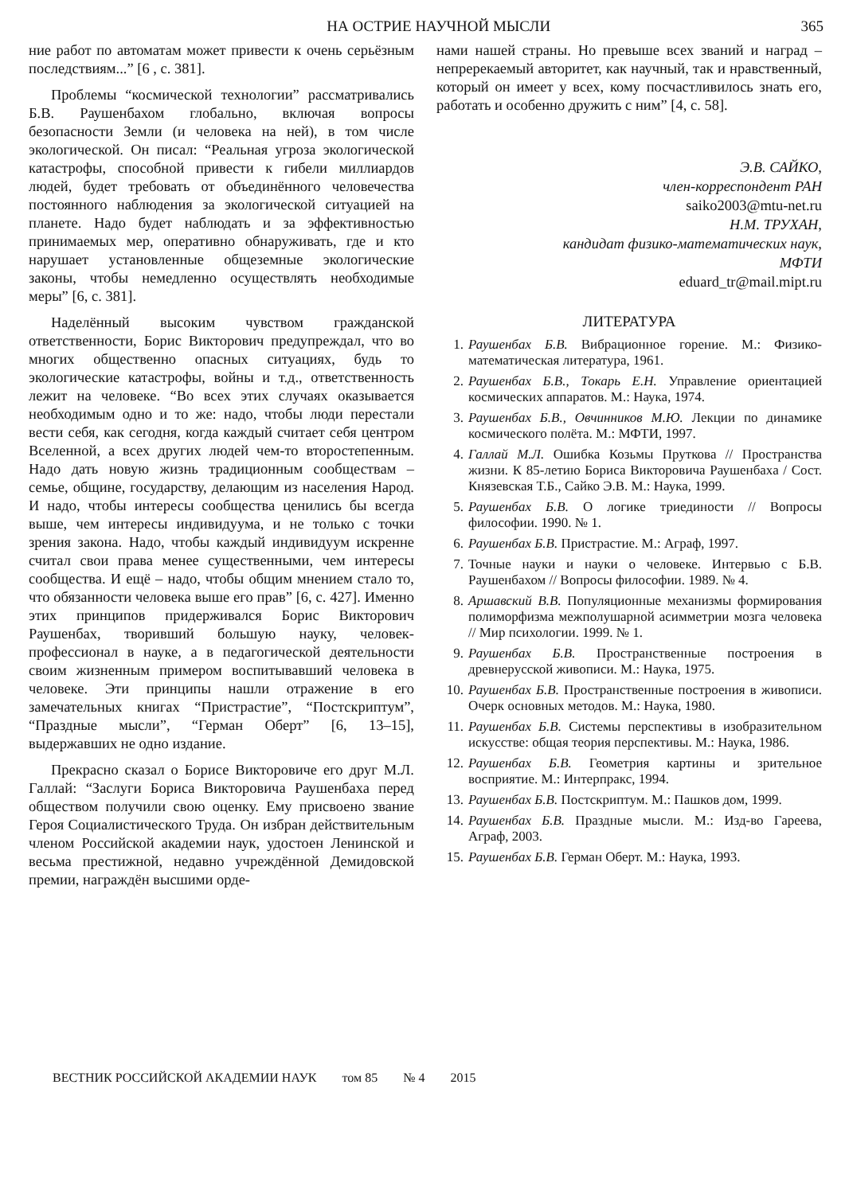НА ОСТРИЕ НАУЧНОЙ МЫСЛИ 365
ние работ по автоматам может привести к очень серьёзным последствиям...” [6 , с. 381].
Проблемы “космической технологии” рассматривались Б.В. Раушенбахом глобально, включая вопросы безопасности Земли (и человека на ней), в том числе экологической. Он писал: “Реальная угроза экологической катастрофы, способной привести к гибели миллиардов людей, будет требовать от объединённого человечества постоянного наблюдения за экологической ситуацией на планете. Надо будет наблюдать и за эффективностью принимаемых мер, оперативно обнаруживать, где и кто нарушает установленные общеземные экологические законы, чтобы немедленно осуществлять необходимые меры” [6, с. 381].
Наделённый высоким чувством гражданской ответственности, Борис Викторович предупреждал, что во многих общественно опасных ситуациях, будь то экологические катастрофы, войны и т.д., ответственность лежит на человеке. “Во всех этих случаях оказывается необходимым одно и то же: надо, чтобы люди перестали вести себя, как сегодня, когда каждый считает себя центром Вселенной, а всех других людей чем-то второстепенным. Надо дать новую жизнь традиционным сообществам – семье, общине, государству, делающим из населения Народ. И надо, чтобы интересы сообщества ценились бы всегда выше, чем интересы индивидуума, и не только с точки зрения закона. Надо, чтобы каждый индивидуум искренне считал свои права менее существенными, чем интересы сообщества. И ещё – надо, чтобы общим мнением стало то, что обязанности человека выше его прав” [6, с. 427]. Именно этих принципов придерживался Борис Викторович Раушенбах, творивший большую науку, человек-профессионал в науке, а в педагогической деятельности своим жизненным примером воспитывавший человека в человеке. Эти принципы нашли отражение в его замечательных книгах “Пристрастие”, “Постскриптум”, “Праздные мысли”, “Герман Оберт” [6, 13–15], выдержавших не одно издание.
Прекрасно сказал о Борисе Викторовиче его друг М.Л. Галлай: “Заслуги Бориса Викторовича Раушенбаха перед обществом получили свою оценку. Ему присвоено звание Героя Социалистического Труда. Он избран действительным членом Российской академии наук, удостоен Ленинской и весьма престижной, недавно учреждённой Демидовской премии, награждён высшими орде-
нами нашей страны. Но превыше всех званий и наград – непререкаемый авторитет, как научный, так и нравственный, который он имеет у всех, кому посчастливилось знать его, работать и особенно дружить с ним” [4, с. 58].
Э.В. САЙКО,
член-корреспондент РАН
saiko2003@mtu-net.ru
Н.М. ТРУХАН,
кандидат физико-математических наук,
МФТИ
eduard_tr@mail.mipt.ru
ЛИТЕРАТУРА
1. Раушенбах Б.В. Вибрационное горение. М.: Физико-математическая литература, 1961.
2. Раушенбах Б.В., Токарь Е.Н. Управление ориентацией космических аппаратов. М.: Наука, 1974.
3. Раушенбах Б.В., Овчинников М.Ю. Лекции по динамике космического полёта. М.: МФТИ, 1997.
4. Галлай М.Л. Ошибка Козьмы Пруткова // Пространства жизни. К 85-летию Бориса Викторовича Раушенбаха / Сост. Князевская Т.Б., Сайко Э.В. М.: Наука, 1999.
5. Раушенбах Б.В. О логике триединости // Вопросы философии. 1990. № 1.
6. Раушенбах Б.В. Пристрастие. М.: Аграф, 1997.
7. Точные науки и науки о человеке. Интервью с Б.В. Раушенбахом // Вопросы философии. 1989. № 4.
8. Аршавский В.В. Популяционные механизмы формирования полиморфизма межполушарной асимметрии мозга человека // Мир психологии. 1999. № 1.
9. Раушенбах Б.В. Пространственные построения в древнерусской живописи. М.: Наука, 1975.
10. Раушенбах Б.В. Пространственные построения в живописи. Очерк основных методов. М.: Наука, 1980.
11. Раушенбах Б.В. Системы перспективы в изобразительном искусстве: общая теория перспективы. М.: Наука, 1986.
12. Раушенбах Б.В. Геометрия картины и зрительное восприятие. М.: Интерпракс, 1994.
13. Раушенбах Б.В. Постскриптум. М.: Пашков дом, 1999.
14. Раушенбах Б.В. Праздные мысли. М.: Изд-во Гареева, Аграф, 2003.
15. Раушенбах Б.В. Герман Оберт. М.: Наука, 1993.
ВЕСТНИК РОССИЙСКОЙ АКАДЕМИИ НАУК том 85 № 4 2015